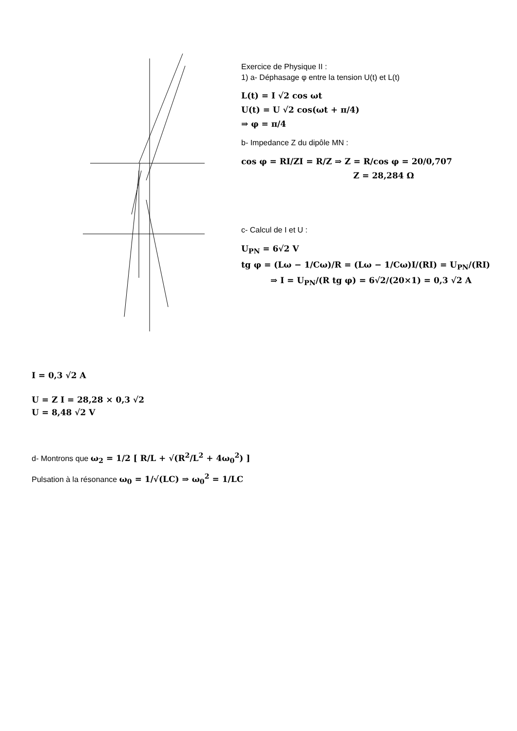Exercice de Physique II :
1) a- Déphasage φ entre la tension U(t) et L(t)
L(t) = I √2 cos ωt
U(t) = U √2 cos(ωt + π/4)
⇒ φ = π/4
b- Impedance Z du dipôle MN :
cos φ = RI/ZI = R/Z ⇒ Z = R/cos φ = 20/0,707
Z = 28,284 Ω
c- Calcul de I et U :
U<sub>PN</sub> = 6√2 V
tg φ = (Lω − 1/Cω)/R = (Lω − 1/Cω)I/(RI) = U<sub>PN</sub>/(RI)
⇒ I = U<sub>PN</sub>/(R tg φ) = 6√2/(20×1) = 0,3 √2 A
I = 0,3 √2 A
U = Z I = 28,28 × 0,3 √2
U = 8,48 √2 V
d- Montrons que ω<sub>2</sub> = 1/2 [ R/L + √(R<sup>2</sup>/L<sup>2</sup> + 4ω<sub>0</sub><sup>2</sup>) ]
Pulsation à la résonance ω<sub>0</sub> = 1/√(LC) ⇒ ω<sub>0</sub><sup>2</sup> = 1/LC